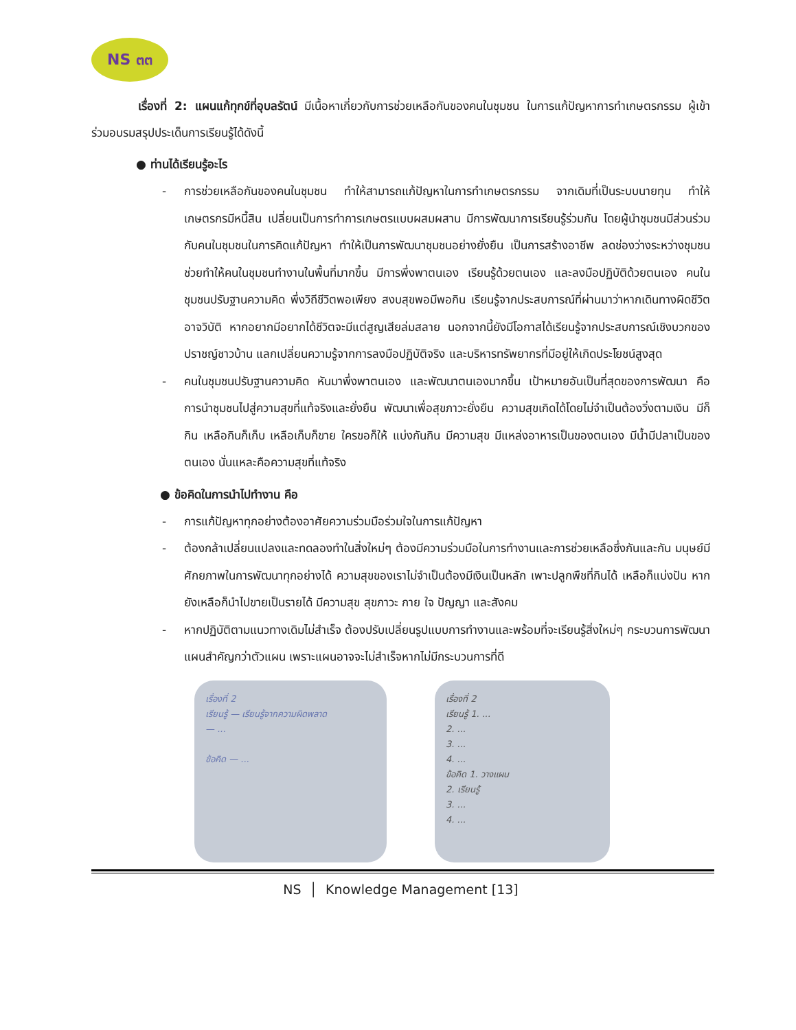NS ๓๓
เรื่องที่ 2: แผนแก้ทุกข์ที่อุบลรัตน์ มีเนื้อหาเกี่ยวกับการช่วยเหลือกันของคนในชุมชน ในการแก้ปัญหาการทำเกษตรกรรม ผู้เข้าร่วมอบรมสรุปประเด็นการเรียนรู้ได้ดังนี้
● ท่านได้เรียนรู้อะไร
- การช่วยเหลือกันของคนในชุมชน ทำให้สามารถแก้ปัญหาในการทำเกษตรกรรม จากเดิมที่เป็นระบบนายทุน ทำให้เกษตรกรมีหนี้สิน เปลี่ยนเป็นการทำการเกษตรแบบผสมผสาน มีการพัฒนาการเรียนรู้ร่วมกัน โดยผู้นำชุมชนมีส่วนร่วมกับคนในชุมชนในการคิดแก้ปัญหา ทำให้เป็นการพัฒนาชุมชนอย่างยั่งยืน เป็นการสร้างอาชีพ ลดช่องว่างระหว่างชุมชน ช่วยทำให้คนในชุมชนทำงานในพื้นที่มากขึ้น มีการพึ่งพาตนเอง เรียนรู้ด้วยตนเอง และลงมือปฏิบัติด้วยตนเอง คนในชุมชนปรับฐานความคิด พึ่งวิถีชีวิตพอเพียง สงบสุขพอมีพอกิน เรียนรู้จากประสบการณ์ที่ผ่านมาว่าหากเดินทางผิดชีวิตอาจวิบัติ หากอยากมีอยากได้ชีวิตจะมีแต่สูญเสียล่มสลาย นอกจากนี้ยังมีโอกาสได้เรียนรู้จากประสบการณ์เชิงบวกของปราชญ์ชาวบ้าน แลกเปลี่ยนความรู้จากการลงมือปฏิบัติจริง และบริหารทรัพยากรที่มีอยู่ให้เกิดประโยชน์สูงสุด
- คนในชุมชนปรับฐานความคิด หันมาพึ่งพาตนเอง และพัฒนาตนเองมากขึ้น เป้าหมายอันเป็นที่สุดของการพัฒนา คือการนำชุมชนไปสู่ความสุขที่แท้จริงและยั่งยืน พัฒนาเพื่อสุขภาวะยั่งยืน ความสุขเกิดได้โดยไม่จำเป็นต้องวิ่งตามเงิน มีก็กิน เหลือกินก็เก็บ เหลือเก็บก็ขาย ใครขอก็ให้ แบ่งกันกิน มีความสุข มีแหล่งอาหารเป็นของตนเอง มีน้ำมีปลาเป็นของตนเอง นั่นแหละคือความสุขที่แท้จริง
● ข้อคิดในการนำไปทำงาน คือ
- การแก้ปัญหาทุกอย่างต้องอาศัยความร่วมมือร่วมใจในการแก้ปัญหา
- ต้องกล้าเปลี่ยนแปลงและทดลองทำในสิ่งใหม่ๆ ต้องมีความร่วมมือในการทำงานและการช่วยเหลือซึ่งกันและกัน มนุษย์มีศักยภาพในการพัฒนาทุกอย่างได้ ความสุขของเราไม่จำเป็นต้องมีเงินเป็นหลัก เพาะปลูกพืชที่กินได้ เหลือก็แบ่งปัน หากยังเหลือก็นำไปขายเป็นรายได้ มีความสุข สุขภาวะ กาย ใจ ปัญญา และสังคม
- หากปฏิบัติตามแนวทางเดิมไม่สำเร็จ ต้องปรับเปลี่ยนรูปแบบการทำงานและพร้อมที่จะเรียนรู้สิ่งใหม่ๆ กระบวนการพัฒนาแผนสำคัญกว่าตัวแผน เพราะแผนอาจจะไม่สำเร็จหากไม่มีกระบวนการที่ดี
เรื่องที่ 2
เรียนรู้ — เรียนรู้จากความผิดพลาด
— ...
ข้อคิด — ...
เรื่องที่ 2
เรียนรู้ 1. ...
2. ...
3. ...
4. ...
ข้อคิด 1. วางแผน
2. เรียนรู้
3. ...
4. ...
NS │ Knowledge Management [13]